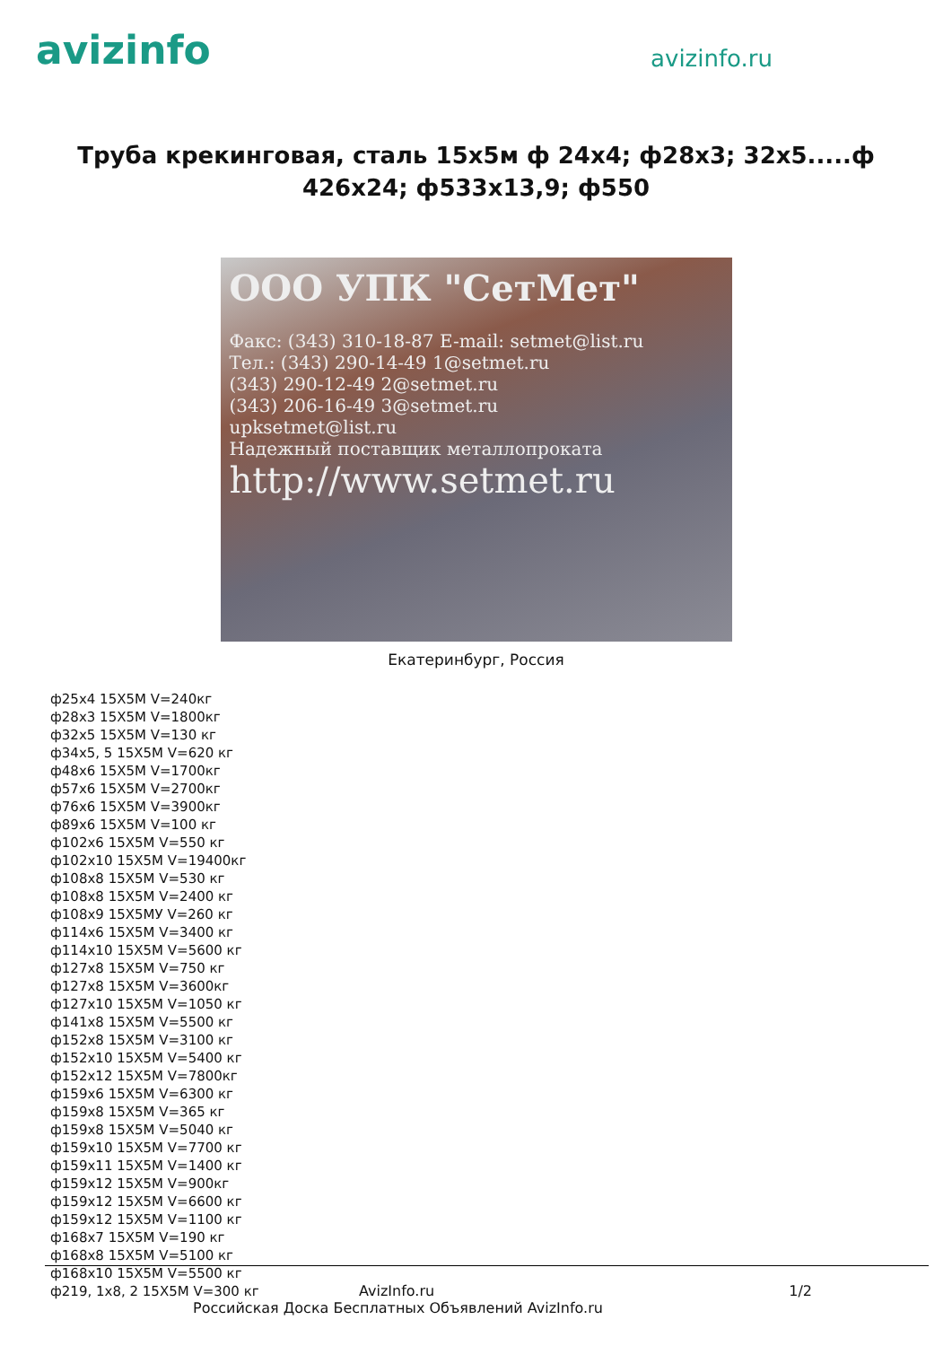avizinfo
avizinfo.ru
Труба крекинговая, сталь 15х5м ф 24х4; ф28х3; 32х5.....ф 426х24; ф533х13,9; ф550
ООО УПК "СетМет"
Факс: (343) 310-18-87 E-mail: setmet@list.ru
Тел.: (343) 290-14-49 1@setmet.ru
(343) 290-12-49 2@setmet.ru
(343) 206-16-49 3@setmet.ru
upksetmet@list.ru
Надежный поставщик металлопроката
http://www.setmet.ru
Екатеринбург, Россия
ф25х4 15Х5М V=240кг
ф28х3 15Х5М V=1800кг
ф32х5 15Х5М V=130 кг
ф34х5, 5 15Х5М V=620 кг
ф48х6 15Х5М V=1700кг
ф57х6 15Х5М V=2700кг
ф76х6 15Х5М V=3900кг
ф89х6 15Х5М V=100 кг
ф102х6 15Х5М V=550 кг
ф102х10 15Х5М V=19400кг
ф108х8 15Х5М V=530 кг
ф108х8 15Х5М V=2400 кг
ф108х9 15Х5МУ V=260 кг
ф114х6 15Х5М V=3400 кг
ф114х10 15Х5М V=5600 кг
ф127х8 15Х5М V=750 кг
ф127х8 15Х5М V=3600кг
ф127х10 15Х5М V=1050 кг
ф141х8 15Х5М V=5500 кг
ф152х8 15Х5М V=3100 кг
ф152х10 15Х5М V=5400 кг
ф152х12 15Х5М V=7800кг
ф159х6 15Х5М V=6300 кг
ф159х8 15Х5М V=365 кг
ф159х8 15Х5М V=5040 кг
ф159х10 15Х5М V=7700 кг
ф159х11 15Х5М V=1400 кг
ф159х12 15Х5М V=900кг
ф159х12 15Х5М V=6600 кг
ф159х12 15Х5М V=1100 кг
ф168х7 15Х5М V=190 кг
ф168х8 15Х5М V=5100 кг
ф168х10 15Х5М V=5500 кг
ф219, 1х8, 2 15Х5М V=300 кг
AvizInfo.ru 1/2
Российская Доска Бесплатных Объявлений AvizInfo.ru